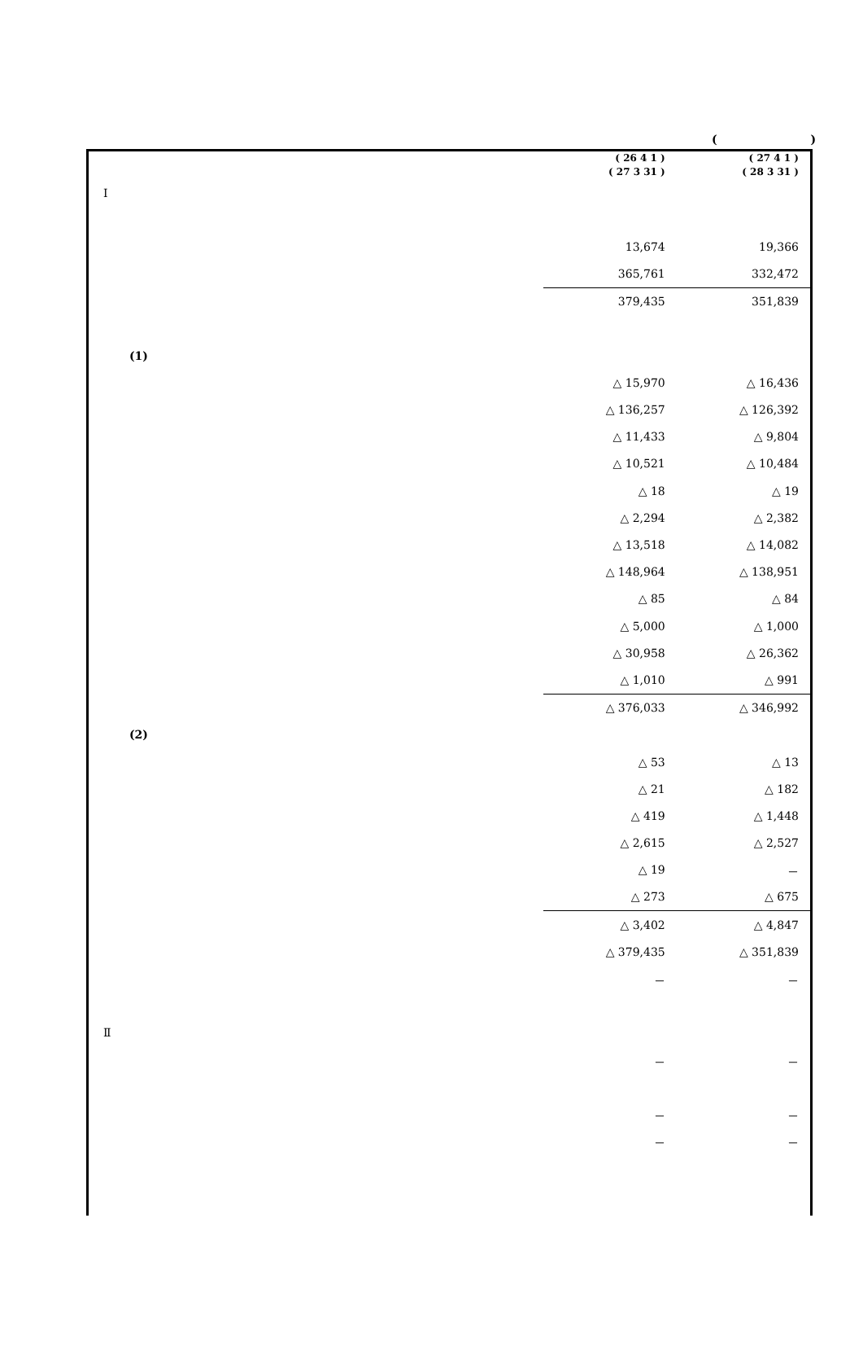()
| | ( 26 4 1 ) ( 27 3 31 ) | ( 27 4 1 ) ( 28 3 31 ) |
| Ⅰ | | |
| | 13,674 | 19,366 |
| | 365,761 | 332,472 |
| | 379,435 | 351,839 |
| (1) | | |
| | △ 15,970 | △ 16,436 |
| | △ 136,257 | △ 126,392 |
| | △ 11,433 | △ 9,804 |
| | △ 10,521 | △ 10,484 |
| | △ 18 | △ 19 |
| | △ 2,294 | △ 2,382 |
| | △ 13,518 | △ 14,082 |
| | △ 148,964 | △ 138,951 |
| | △ 85 | △ 84 |
| | △ 5,000 | △ 1,000 |
| | △ 30,958 | △ 26,362 |
| | △ 1,010 | △ 991 |
| | △ 376,033 | △ 346,992 |
| (2) | | |
| | △ 53 | △ 13 |
| | △ 21 | △ 182 |
| | △ 419 | △ 1,448 |
| | △ 2,615 | △ 2,527 |
| | △ 19 | － |
| | △ 273 | △ 675 |
| | △ 3,402 | △ 4,847 |
| | △ 379,435 | △ 351,839 |
| | － | － |
| Ⅱ | | |
| | － | － |
| | － | － |
| | － | － |